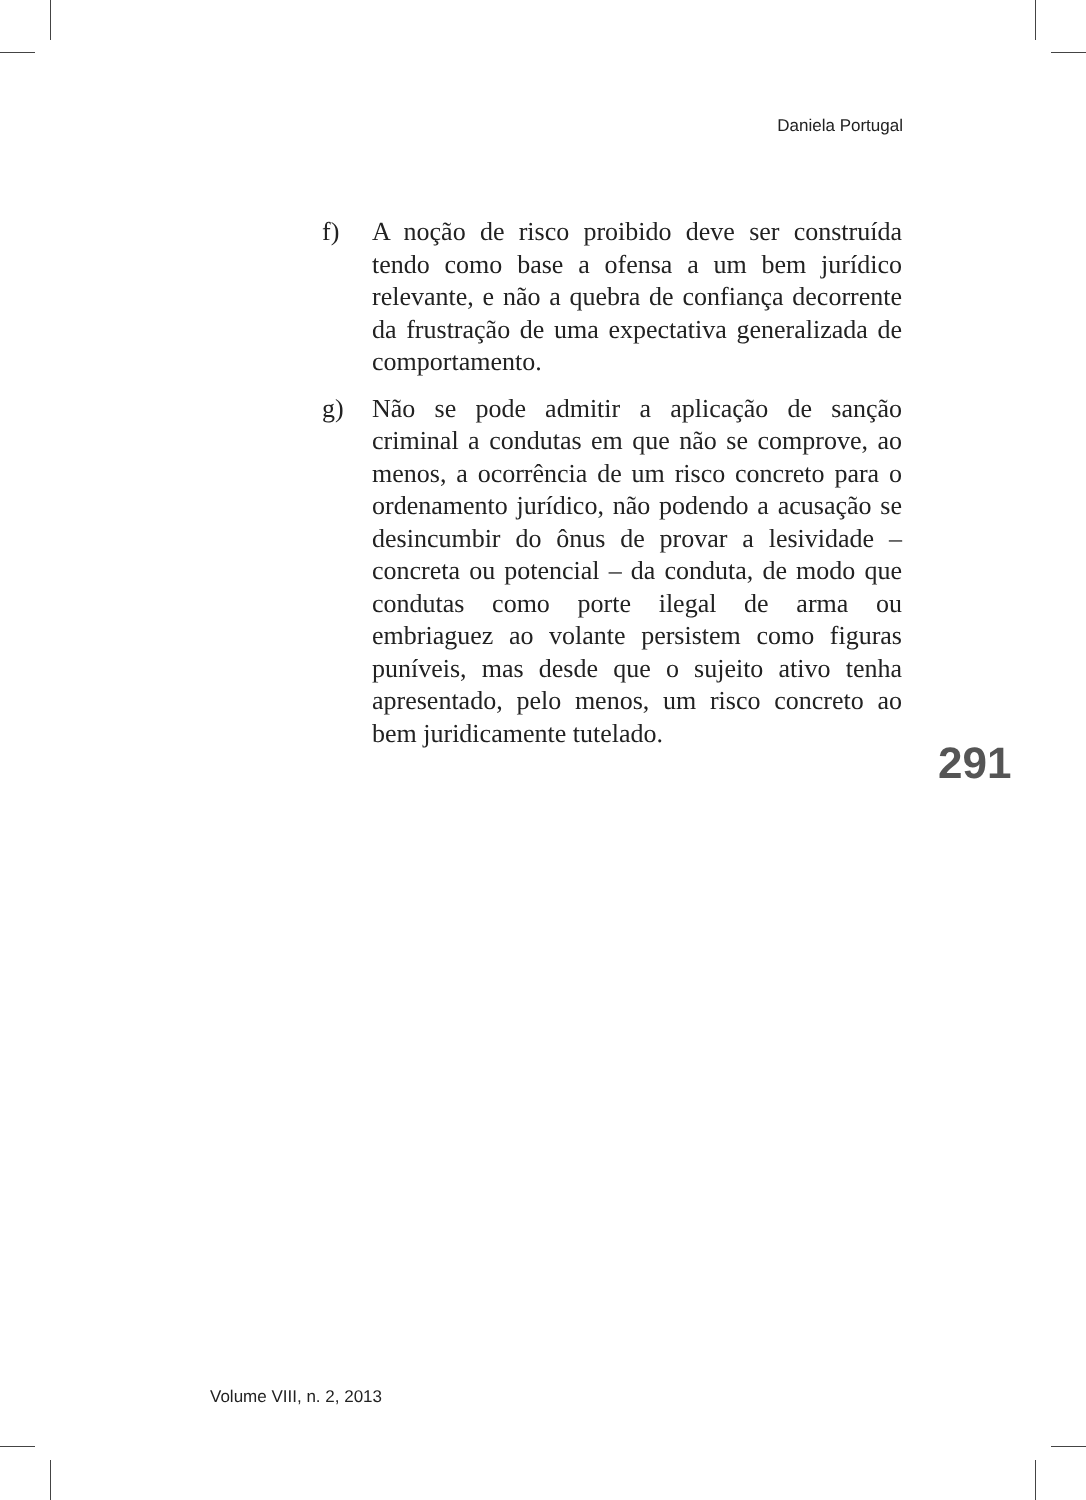Daniela Portugal
f) A noção de risco proibido deve ser construída tendo como base a ofensa a um bem jurídico relevante, e não a quebra de confiança decorrente da frustração de uma expectativa generalizada de comportamento.
g) Não se pode admitir a aplicação de sanção criminal a condutas em que não se comprove, ao menos, a ocorrência de um risco concreto para o ordenamento jurídico, não podendo a acusação se desincumbir do ônus de provar a lesividade – concreta ou potencial – da conduta, de modo que condutas como porte ilegal de arma ou embriaguez ao volante persistem como figuras puníveis, mas desde que o sujeito ativo tenha apresentado, pelo menos, um risco concreto ao bem juridicamente tutelado.
291
Volume VIII, n. 2, 2013